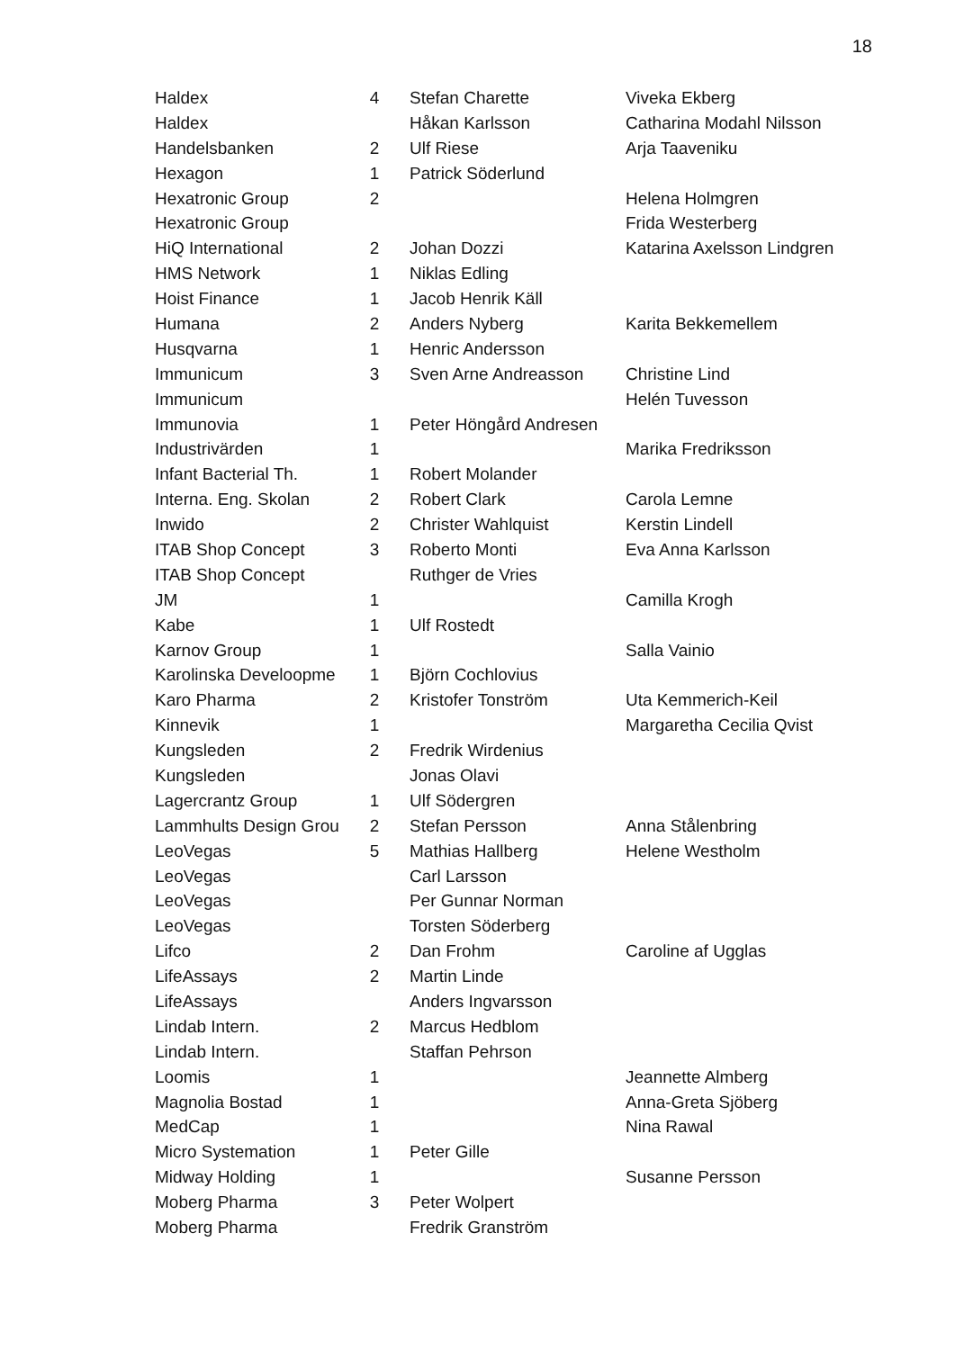18
| Haldex | 4 | Stefan Charette | Viveka Ekberg |
| Haldex | | Håkan Karlsson | Catharina Modahl Nilsson |
| Handelsbanken | 2 | Ulf Riese | Arja Taaveniku |
| Hexagon | 1 | Patrick Söderlund | |
| Hexatronic Group | 2 | | Helena Holmgren |
| Hexatronic Group | | | Frida Westerberg |
| HiQ International | 2 | Johan Dozzi | Katarina Axelsson Lindgren |
| HMS Network | 1 | Niklas Edling | |
| Hoist Finance | 1 | Jacob Henrik Käll | |
| Humana | 2 | Anders Nyberg | Karita Bekkemellem |
| Husqvarna | 1 | Henric Andersson | |
| Immunicum | 3 | Sven Arne Andreasson | Christine Lind |
| Immunicum | | | Helén Tuvesson |
| Immunovia | 1 | Peter Höngård Andresen | |
| Industrivärden | 1 | | Marika Fredriksson |
| Infant Bacterial Th. | 1 | Robert Molander | |
| Interna. Eng. Skolan | 2 | Robert Clark | Carola Lemne |
| Inwido | 2 | Christer Wahlquist | Kerstin Lindell |
| ITAB Shop Concept | 3 | Roberto Monti | Eva Anna Karlsson |
| ITAB Shop Concept | | Ruthger de Vries | |
| JM | 1 | | Camilla Krogh |
| Kabe | 1 | Ulf Rostedt | |
| Karnov Group | 1 | | Salla Vainio |
| Karolinska Develoopme | 1 | Björn Cochlovius | |
| Karo Pharma | 2 | Kristofer Tonström | Uta Kemmerich-Keil |
| Kinnevik | 1 | | Margaretha Cecilia Qvist |
| Kungsleden | 2 | Fredrik Wirdenius | |
| Kungsleden | | Jonas Olavi | |
| Lagercrantz Group | 1 | Ulf Södergren | |
| Lammhults Design Grou | 2 | Stefan Persson | Anna Stålenbring |
| LeoVegas | 5 | Mathias Hallberg | Helene Westholm |
| LeoVegas | | Carl Larsson | |
| LeoVegas | | Per Gunnar Norman | |
| LeoVegas | | Torsten Söderberg | |
| Lifco | 2 | Dan Frohm | Caroline af Ugglas |
| LifeAssays | 2 | Martin Linde | |
| LifeAssays | | Anders Ingvarsson | |
| Lindab Intern. | 2 | Marcus Hedblom | |
| Lindab Intern. | | Staffan Pehrson | |
| Loomis | 1 | | Jeannette Almberg |
| Magnolia Bostad | 1 | | Anna-Greta Sjöberg |
| MedCap | 1 | | Nina Rawal |
| Micro Systemation | 1 | Peter Gille | |
| Midway Holding | 1 | | Susanne Persson |
| Moberg Pharma | 3 | Peter Wolpert | |
| Moberg Pharma | | Fredrik Granström | |